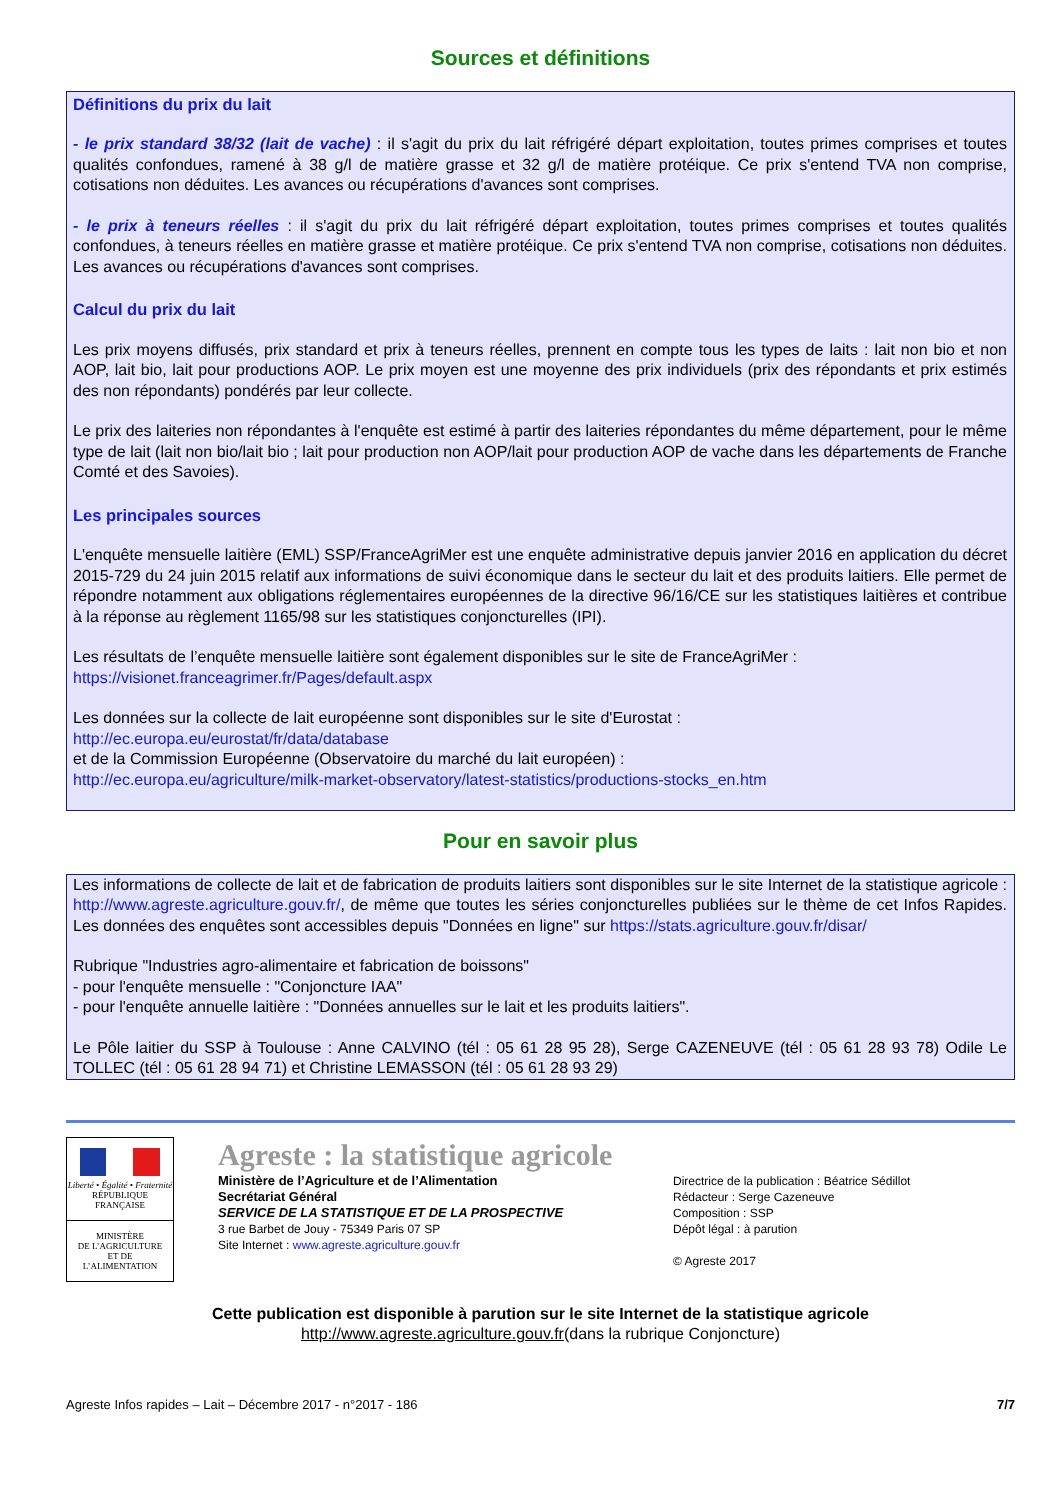Sources et définitions
Définitions du prix du lait
- le prix standard 38/32 (lait de vache) : il s'agit du prix du lait réfrigéré départ exploitation, toutes primes comprises et toutes qualités confondues, ramené à 38 g/l de matière grasse et 32 g/l de matière protéique. Ce prix s'entend TVA non comprise, cotisations non déduites. Les avances ou récupérations d'avances sont comprises.
- le prix à teneurs réelles : il s'agit du prix du lait réfrigéré départ exploitation, toutes primes comprises et toutes qualités confondues, à teneurs réelles en matière grasse et matière protéique. Ce prix s'entend TVA non comprise, cotisations non déduites. Les avances ou récupérations d'avances sont comprises.
Calcul du prix du lait
Les prix moyens diffusés, prix standard et prix à teneurs réelles, prennent en compte tous les types de laits : lait non bio et non AOP, lait bio, lait pour productions AOP. Le prix moyen est une moyenne des prix individuels (prix des répondants et prix estimés des non répondants) pondérés par leur collecte.
Le prix des laiteries non répondantes à l'enquête est estimé à partir des laiteries répondantes du même département, pour le même type de lait (lait non bio/lait bio ; lait pour production non AOP/lait pour production AOP de vache dans les départements de Franche Comté et des Savoies).
Les principales sources
L'enquête mensuelle laitière (EML) SSP/FranceAgriMer est une enquête administrative depuis janvier 2016 en application du décret 2015-729 du 24 juin 2015 relatif aux informations de suivi économique dans le secteur du lait et des produits laitiers. Elle permet de répondre notamment aux obligations réglementaires européennes de la directive 96/16/CE sur les statistiques laitières et contribue à la réponse au règlement 1165/98 sur les statistiques conjoncturelles (IPI).
Les résultats de l’enquête mensuelle laitière sont également disponibles sur le site de FranceAgriMer :
https://visionet.franceagrimer.fr/Pages/default.aspx
Les données sur la collecte de lait européenne sont disponibles sur le site d'Eurostat :
http://ec.europa.eu/eurostat/fr/data/database
et de la Commission Européenne (Observatoire du marché du lait européen) :
http://ec.europa.eu/agriculture/milk-market-observatory/latest-statistics/productions-stocks_en.htm
Pour en savoir plus
Les informations de collecte de lait et de fabrication de produits laitiers sont disponibles sur le site Internet de la statistique agricole : http://www.agreste.agriculture.gouv.fr/, de même que toutes les séries conjoncturelles publiées sur le thème de cet Infos Rapides. Les données des enquêtes sont accessibles depuis "Données en ligne" sur https://stats.agriculture.gouv.fr/disar/
Rubrique "Industries agro-alimentaire et fabrication de boissons"
- pour l'enquête mensuelle : "Conjoncture IAA"
- pour l'enquête annuelle laitière : "Données annuelles sur le lait et les produits laitiers".
Le Pôle laitier du SSP à Toulouse : Anne CALVINO (tél : 05 61 28 95 28), Serge CAZENEUVE (tél : 05 61 28 93 78) Odile Le TOLLEC (tél : 05 61 28 94 71) et Christine LEMASSON (tél : 05 61 28 93 29)
Liberté • Égalité • Fraternité
RÉPUBLIQUE FRANÇAISE
MINISTÈRE
DE L’AGRICULTURE
ET DE
L’ALIMENTATION
Agreste : la statistique agricole
Ministère de l’Agriculture et de l’Alimentation
Secrétariat Général
SERVICE DE LA STATISTIQUE ET DE LA PROSPECTIVE
3 rue Barbet de Jouy - 75349 Paris 07 SP
Site Internet : www.agreste.agriculture.gouv.fr
Directrice de la publication : Béatrice Sédillot
Rédacteur : Serge Cazeneuve
Composition : SSP
Dépôt légal : à parution
© Agreste 2017
Cette publication est disponible à parution sur le site Internet de la statistique agricole
http://www.agreste.agriculture.gouv.fr(dans la rubrique Conjoncture)
Agreste Infos rapides – Lait – Décembre 2017 - n°2017 - 186 7/7